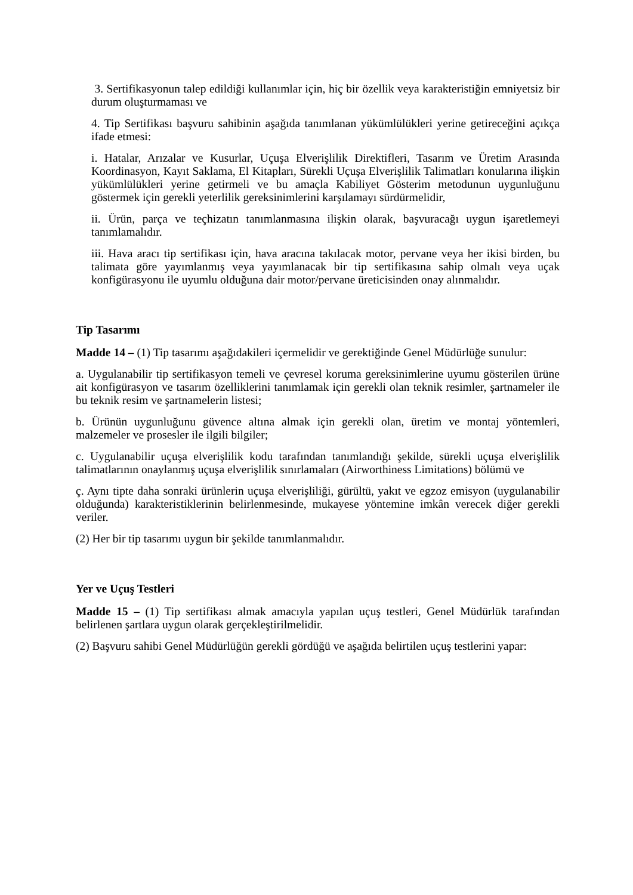3. Sertifikasyonun talep edildiği kullanımlar için, hiç bir özellik veya karakteristiğin emniyetsiz bir durum oluşturmaması ve
4. Tip Sertifikası başvuru sahibinin aşağıda tanımlanan yükümlülükleri yerine getireceğini açıkça ifade etmesi:
i. Hatalar, Arızalar ve Kusurlar, Uçuşa Elverişlilik Direktifleri, Tasarım ve Üretim Arasında Koordinasyon, Kayıt Saklama, El Kitapları, Sürekli Uçuşa Elverişlilik Talimatları konularına ilişkin yükümlülükleri yerine getirmeli ve bu amaçla Kabiliyet Gösterim metodunun uygunluğunu göstermek için gerekli yeterlilik gereksinimlerini karşılamayı sürdürmelidir,
ii. Ürün, parça ve teçhizatın tanımlanmasına ilişkin olarak, başvuracağı uygun işaretlemeyi tanımlamalıdır.
iii. Hava aracı tip sertifikası için, hava aracına takılacak motor, pervane veya her ikisi birden, bu talimata göre yayımlanmış veya yayımlanacak bir tip sertifikasına sahip olmalı veya uçak konfigürasyonu ile uyumlu olduğuna dair motor/pervane üreticisinden onay alınmalıdır.
Tip Tasarımı
Madde 14 – (1) Tip tasarımı aşağıdakileri içermelidir ve gerektiğinde Genel Müdürlüğe sunulur:
a. Uygulanabilir tip sertifikasyon temeli ve çevresel koruma gereksinimlerine uyumu gösterilen ürüne ait konfigürasyon ve tasarım özelliklerini tanımlamak için gerekli olan teknik resimler, şartnameler ile bu teknik resim ve şartnamelerin listesi;
b. Ürünün uygunluğunu güvence altına almak için gerekli olan, üretim ve montaj yöntemleri, malzemeler ve prosesler ile ilgili bilgiler;
c. Uygulanabilir uçuşa elverişlilik kodu tarafından tanımlandığı şekilde, sürekli uçuşa elverişlilik talimatlarının onaylanmış uçuşa elverişlilik sınırlamaları (Airworthiness Limitations) bölümü ve
ç. Aynı tipte daha sonraki ürünlerin uçuşa elverişliliği, gürültü, yakıt ve egzoz emisyon (uygulanabilir olduğunda) karakteristiklerinin belirlenmesinde, mukayese yöntemine imkân verecek diğer gerekli veriler.
(2) Her bir tip tasarımı uygun bir şekilde tanımlanmalıdır.
Yer ve Uçuş Testleri
Madde 15 – (1) Tip sertifikası almak amacıyla yapılan uçuş testleri, Genel Müdürlük tarafından belirlenen şartlara uygun olarak gerçekleştirilmelidir.
(2) Başvuru sahibi Genel Müdürlüğün gerekli gördüğü ve aşağıda belirtilen uçuş testlerini yapar: